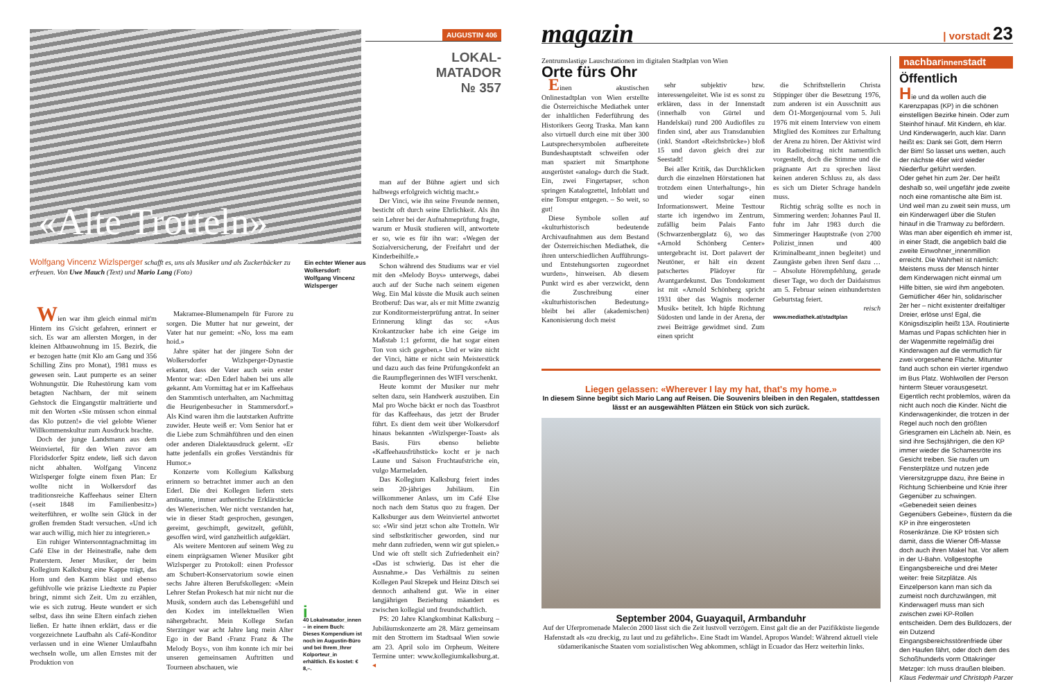«Alte Trotteln»
AUGUSTIN 406
LOKAL-
MATADOR
№ 357
Wolfgang Vincenz Wizlsperger schafft es, uns als Musiker und als Zuckerbäcker zu erfreuen. Von Uwe Mauch (Text) und Mario Lang (Foto)
Ein echter Wiener aus Wolkersdorf: Wolfgang Vincenz Wizlsperger
Wien war ihm gleich einmal mit'm Hintern ins G'sicht gefahren, erinnert er sich. Es war am allersten Morgen, in der kleinen Altbauwohnung im 15. Bezirk, die er bezogen hatte (mit Klo am Gang und 356 Schilling Zins pro Monat), 1981 muss es gewesen sein. Laut pumperte es an seiner Wohnungstür. Die Ruhestörung kam vom betagten Nachbarn, der mit seinem Gehstock die Eingangstür malträtierte und mit den Worten «Sie müssen schon einmal das Klo putzen!» die viel gelobte Wiener Willkommenskultur zum Ausdruck brachte.
Doch der junge Landsmann aus dem Weinviertel, für den Wien zuvor am Floridsdorfer Spitz endete, ließ sich davon nicht abhalten. Wolfgang Vincenz Wizlsperger folgte einem fixen Plan: Er wollte nicht in Wolkersdorf das traditionsreiche Kaffeehaus seiner Eltern («seit 1848 im Familienbesitz») weiterführen, er wollte sein Glück in der großen fremden Stadt versuchen. «Und ich war auch willig, mich hier zu integrieren.»
Ein ruhiger Wintersonntagnachmittag im Café Else in der Heinestraße, nahe dem Praterstern. Jener Musiker, der beim Kollegium Kalksburg eine Kappe trägt, das Horn und den Kamm bläst und ebenso gefühlvolle wie präzise Liedtexte zu Papier bringt, nimmt sich Zeit. Um zu erzählen, wie es sich zutrug. Heute wundert er sich selbst, dass ihn seine Eltern einfach ziehen ließen. Er hatte ihnen erklärt, dass er die vorgezeichnete Laufbahn als Café-Konditor verlassen und in eine Wiener Umlaufbahn wechseln wolle, um allen Ernstes mit der Produktion von
Makramee-Blumenampeln für Furore zu sorgen. Die Mutter hat nur geweint, der Vater hat nur gemeint: «No, loss ma eam hoid.»
Jahre später hat der jüngere Sohn der Wolkersdorfer Wizlsperger-Dynastie erkannt, dass der Vater auch sein erster Mentor war: «Den Ederl haben bei uns alle gekannt. Am Vormittag hat er im Kaffeehaus den Stammtisch unterhalten, am Nachmittag die Heurigenbesucher in Stammersdorf.» Als Kind waren ihm die lautstarken Auftritte zuwider. Heute weiß er: Vom Senior hat er die Liebe zum Schmähführen und den einen oder anderen Dialektausdruck gelernt. «Er hatte jedenfalls ein großes Verständnis für Humor.»
Konzerte vom Kollegium Kalksburg erinnern so betrachtet immer auch an den Ederl. Die drei Kollegen liefern stets amüsante, immer authentische Erklärstücke des Wienerischen. Wer nicht verstanden hat, wie in dieser Stadt gesprochen, gesungen, gereimt, geschimpft, gewitzelt, gefühlt, gesoffen wird, wird ganzheitlich aufgeklärt.
Als weitere Mentoren auf seinem Weg zu einem einprägsamen Wiener Musiker gibt Wizlsperger zu Protokoll: einen Professor am Schubert-Konservatorium sowie einen sechs Jahre älteren Berufskollegen: «Mein Lehrer Stefan Prokesch hat mir nicht nur die Musik, sondern auch das Lebensgefühl und den Kodex im intellektuellen Wien nähergebracht. Mein Kollege Stefan Sterzinger war acht Jahre lang mein Alter Ego in der Band ‹Franz Franz & The Melody Boys›, von ihm konnte ich mir bei unseren gemeinsamen Auftritten und Tourneen abschauen, wie
i
40 Lokalmatador_innen – in einem Buch: Dieses Kompendium ist noch im Augustin-Büro und bei Ihrem_Ihrer Kolporteur_in erhältlich. Es kostet: € 8,–.
man auf der Bühne agiert und sich halbwegs erfolgreich wichtig macht.»
Der Vinci, wie ihn seine Freunde nennen, besticht oft durch seine Ehrlichkeit. Als ihn sein Lehrer bei der Aufnahmeprüfung fragte, warum er Musik studieren will, antwortete er so, wie es für ihn war: «Wegen der Sozialversicherung, der Freifahrt und der Kinderbeihilfe.»
Schon während des Studiums war er viel mit den «Melody Boys» unterwegs, dabei auch auf der Suche nach seinem eigenen Weg. Ein Mal küsste die Musik auch seinen Brotberuf: Das war, als er mit Mitte zwanzig zur Konditormeisterprüfung antrat. In seiner Erinnerung klingt das so: «Aus Krokantzucker habe ich eine Geige im Maßstab 1:1 geformt, die hat sogar einen Ton von sich gegeben.» Und er wäre nicht der Vinci, hätte er nicht sein Meisterstück und dazu auch das feine Prüfungskonfekt an die Raumpflegerinnen des WIFI verschenkt.
Heute kommt der Musiker nur mehr selten dazu, sein Handwerk auszuüben. Ein Mal pro Woche bäckt er noch das Toastbrot für das Kaffeehaus, das jetzt der Bruder führt. Es dient dem weit über Wolkersdorf hinaus bekannten «Wizlsperger-Toast» als Basis. Fürs ebenso beliebte «Kaffeehausfrühstück» kocht er je nach Laune und Saison Fruchtaufstriche ein, vulgo Marmeladen.
Das Kollegium Kalksburg feiert indes sein 20-jähriges Jubiläum. Ein willkommener Anlass, um im Café Else noch nach dem Status quo zu fragen. Der Kalksburger aus dem Weinviertel antwortet so: «Wir sind jetzt schon alte Trotteln. Wir sind selbstkritischer geworden, sind nur mehr dann zufrieden, wenn wir gut spielen.» Und wie oft stellt sich Zufriedenheit ein? «Das ist schwierig. Das ist eher die Ausnahme.» Das Verhältnis zu seinen Kollegen Paul Skrepek und Heinz Ditsch sei dennoch anhaltend gut. Wie in einer langjährigen Beziehung mäandert es zwischen kollegial und freundschaftlich.
PS: 20 Jahre Klangkombinat Kalksburg – Jubiläumskonzerte am 28. März gemeinsam mit den Strottern im Stadtsaal Wien sowie am 23. April solo im Orpheum. Weitere Termine unter: www.kollegiumkalksburg.at. ◂
magazin | vorstadt 23
Zentrumslastige Lauschstationen im digitalen Stadtplan von Wien
Orte fürs Ohr
Einen akustischen Onlinestadtplan von Wien erstellte die Österreichische Mediathek unter der inhaltlichen Federführung des Historikers Georg Traska. Man kann also virtuell durch eine mit über 300 Lautsprechersymbolen aufbereitete Bundeshauptstadt schweifen oder man spaziert mit Smartphone ausgerüstet «analog» durch die Stadt. Ein, zwei Fingertapser, schon springen Katalogzettel, Infoblatt und eine Tonspur entgegen. – So weit, so gut!
Diese Symbole sollen auf «kulturhistorisch bedeutende Archivaufnahmen aus dem Bestand der Österreichischen Mediathek, die ihren unterschiedlichen Aufführungs- und Entstehungsorten zugeordnet wurden», hinweisen. Ab diesem Punkt wird es aber verzwickt, denn die Zuschreibung einer «kulturhistorischen Bedeutung» bleibt bei aller (akademischen) Kanonisierung doch meist
sehr subjektiv bzw. interessengeleitet. Wie ist es sonst zu erklären, dass in der Innenstadt (innerhalb von Gürtel und Handelskai) rund 200 Audiofiles zu finden sind, aber aus Transdanubien (inkl. Standort «Reichsbrücke») bloß 15 und davon gleich drei zur Seestadt!
Bei aller Kritik, das Durchklicken durch die einzelnen Hörstationen hat trotzdem einen Unterhaltungs-, hin und wieder sogar einen Informationswert. Meine Testtour starte ich irgendwo im Zentrum, zufällig beim Palais Fanto (Schwarzenbergplatz 6), wo das «Arnold Schönberg Center» untergebracht ist. Dort palavert der Neutöner, er hält ein dezent patschertes Plädoyer für Avantgardekunst. Das Tondokument ist mit «Arnold Schönberg spricht 1931 über das Wagnis moderner Musik» betitelt. Ich hüpfe Richtung Südosten und lande in der Arena, der zwei Beiträge gewidmet sind. Zum einen spricht
die Schriftstellerin Christa Stippinger über die Besetzung 1976, zum anderen ist ein Ausschnitt aus dem Ö1-Morgenjournal vom 5. Juli 1976 mit einem Interview von einem Mitglied des Komitees zur Erhaltung der Arena zu hören. Der Aktivist wird im Radiobeitrag nicht namentlich vorgestellt, doch die Stimme und die prägnante Art zu sprechen lässt keinen anderen Schluss zu, als dass es sich um Dieter Schrage handeln muss.
Richtig schräg sollte es noch in Simmering werden: Johannes Paul II. fuhr im Jahr 1983 durch die Simmeringer Hauptstraße (von 2700 Polizist_innen und 400 Kriminalbeamt_innen begleitet) und Zaungäste geben ihren Senf dazu … – Absolute Hörempfehlung, gerade dieser Tage, wo doch der Daidaismus am 5. Februar seinen einhundertsten Geburtstag feiert.
reisch
www.mediathek.at/stadtplan
Liegen gelassen: «Wherever I lay my hat, that's my home.»
In diesem Sinne begibt sich Mario Lang auf Reisen. Die Souvenirs bleiben in den Regalen, stattdessen lässt er an ausgewählten Plätzen ein Stück von sich zurück.
September 2004, Guayaquil, Armbanduhr
Auf der Uferpromenade Malecón 2000 lässt sich die Zeit lustvoll verzögern. Einst galt die an der Pazifikküste liegende Hafenstadt als «zu dreckig, zu laut und zu gefährlich». Eine Stadt im Wandel. Apropos Wandel: Während aktuell viele südamerikanische Staaten vom sozialistischen Weg abkommen, schlägt in Ecuador das Herz weiterhin links.
nachbarinnenstadt
Öffentlich
Hie und da wollen auch die Karenzpapas (KP) in die schönen einstelligen Bezirke hinein. Oder zum Steinhof hinauf. Mit Kindern, eh klar. Und Kinderwagerln, auch klar. Dann heißt es: Dank sei Gott, dem Herrn der Bim! So lasset uns wetten, auch der nächste 46er wird wieder Niederflur geführt werden.
Oder gehet hin zum 2er. Der heißt deshalb so, weil ungefähr jede zweite noch eine romantische alte Bim ist. Und weil man zu zweit sein muss, um ein Kinderwagerl über die Stufen hinauf in die Tramway zu befördern. Was man aber eigentlich eh immer ist, in einer Stadt, die angeblich bald die zweite Einwohner_innenmillion erreicht. Die Wahrheit ist nämlich: Meistens muss der Mensch hinter dem Kinderwagen nicht einmal um Hilfe bitten, sie wird ihm angeboten.
Gemütlicher 46er hin, solidarischer 2er her – nicht existenter dreifaltiger Dreier, erlöse uns! Egal, die Königsdisziplin heißt 13A. Routinierte Mamas und Papas schlichten hier in der Wagenmitte regelmäßig drei Kinderwagen auf die vermutlich für zwei vorgesehene Fläche. Mitunter fand auch schon ein vierter irgendwo im Bus Platz. Wohlwollen der Person hinterm Steuer vorausgesetzt.
Eigentlich recht problemlos, wären da nicht auch noch die Kinder. Nicht die Kinderwagenkinder, die trotzen in der Regel auch noch den größten Griesgramen ein Lächeln ab. Nein, es sind ihre Sechsjährigen, die den KP immer wieder die Schamesröte ins Gesicht treiben. Sie raufen um Fensterplätze und nutzen jede Vierersitzgruppe dazu, ihre Beine in Richtung Schienbeine und Knie ihrer Gegenüber zu schwingen. «Gebenedeit seien deines Gegenübers Gebeine», flüstern da die KP in ihre eingerosteten Rosenkränze. Die KP trösten sich damit, dass die Wiener Öffi-Masse doch auch ihren Makel hat. Vor allem in der U-Bahn. Vollgestopfte Eingangsbereiche und drei Meter weiter: freie Sitzplätze. Als Einzelperson kann man sich da zumeist noch durchzwängen, mit Kinderwagerl muss man sich zwischen zwei KP-Rollen entscheiden. Dem des Bulldozers, der ein Dutzend Eingangsbereichsstörenfriede über den Haufen fährt, oder doch dem des Schoßhunderls vorm Ottakringer Metzger: Ich muss draußen bleiben.
Klaus Federmair und Christoph Parzer